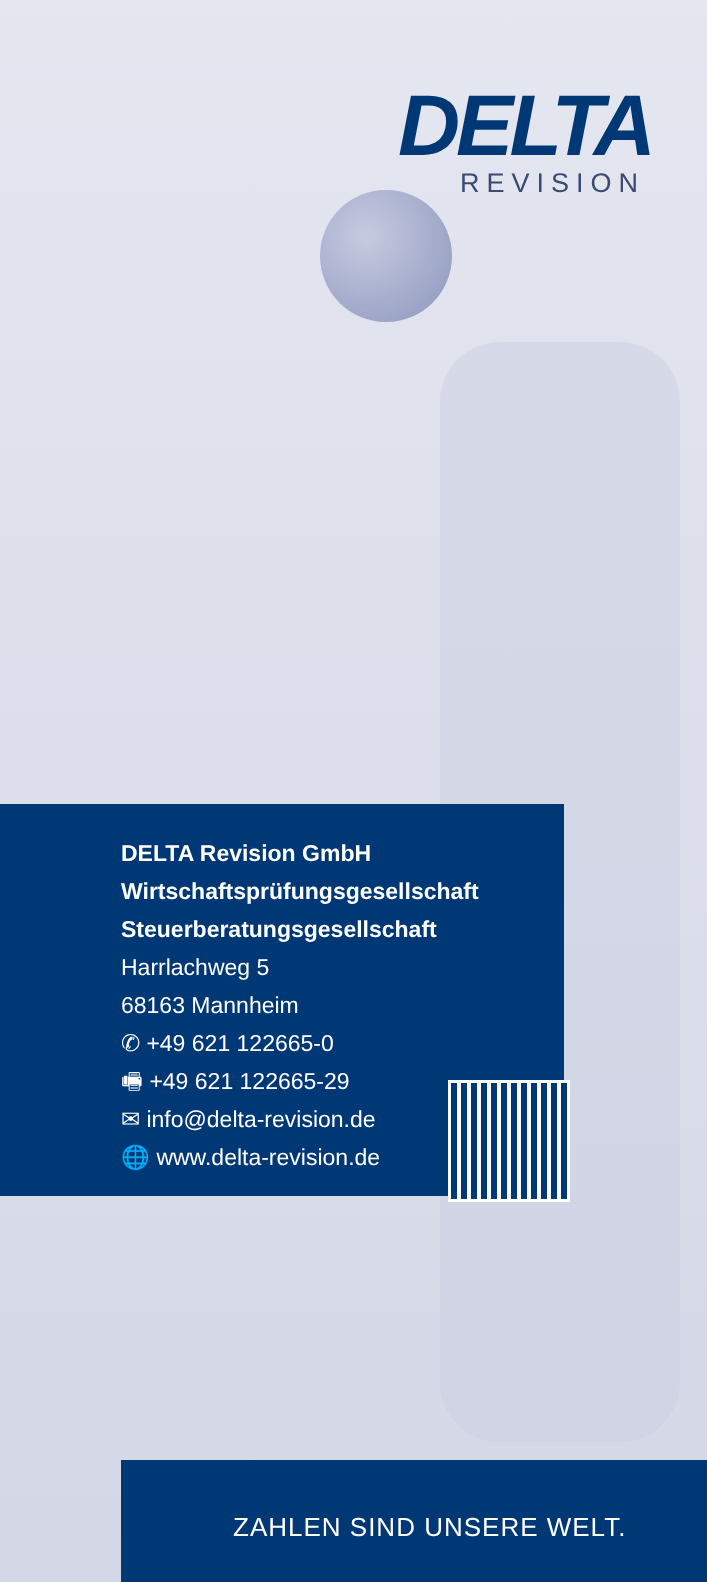DELTA
REVISION
DELTA Revision GmbH
Wirtschaftsprüfungsgesellschaft
Steuerberatungsgesellschaft
Harrlachweg 5
68163 Mannheim
✆ +49 621 122665-0
🖷 +49 621 122665-29
✉ info@delta-revision.de
🌐 www.delta-revision.de
ZAHLEN SIND UNSERE WELT.